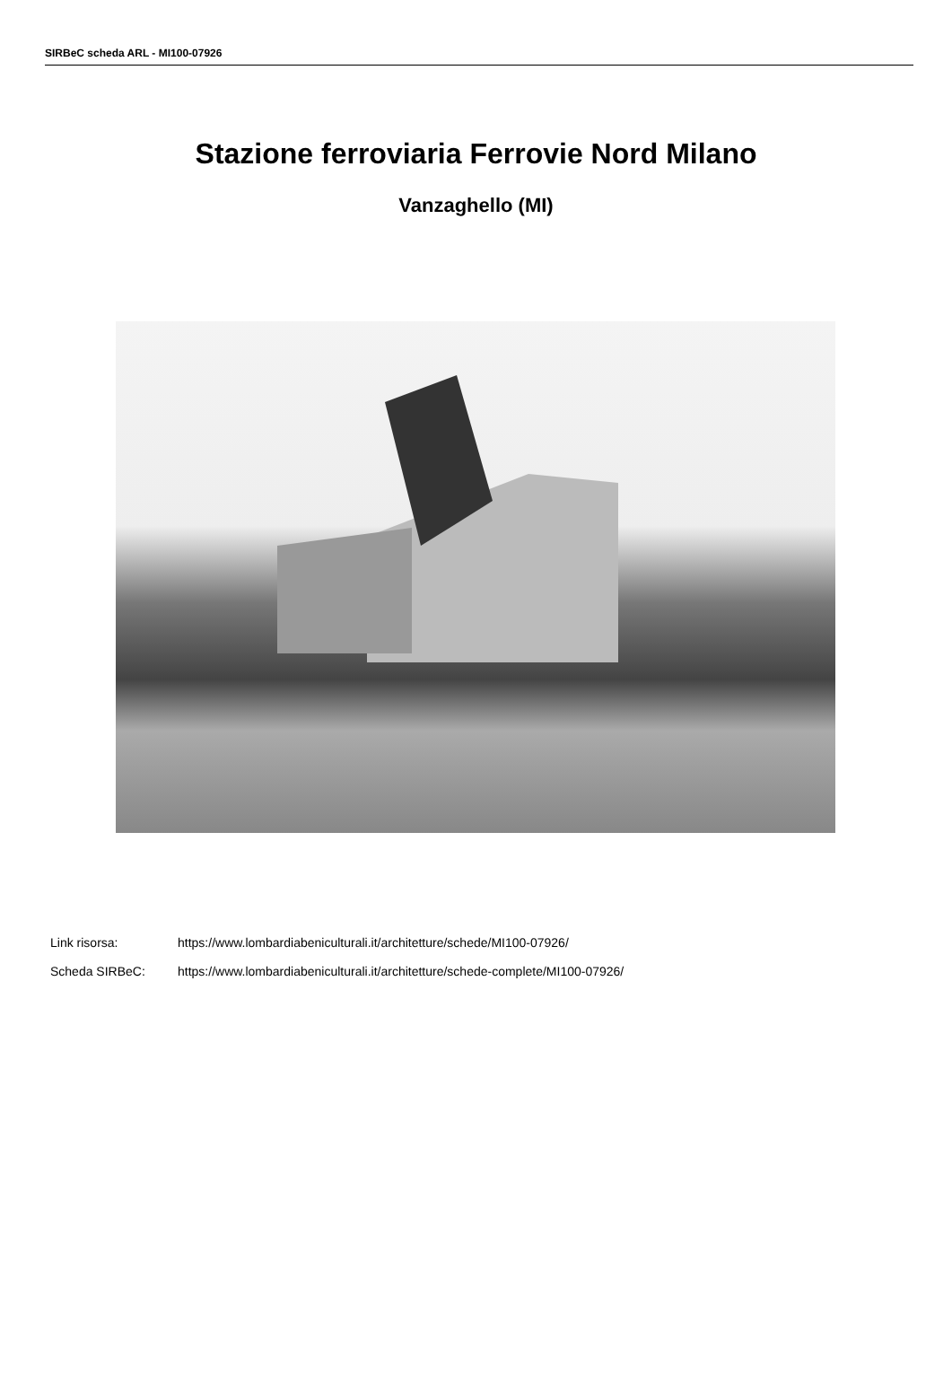SIRBeC scheda ARL - MI100-07926
Stazione ferroviaria Ferrovie Nord Milano
Vanzaghello (MI)
Link risorsa: https://www.lombardiabeniculturali.it/architetture/schede/MI100-07926/
Scheda SIRBeC: https://www.lombardiabeniculturali.it/architetture/schede-complete/MI100-07926/